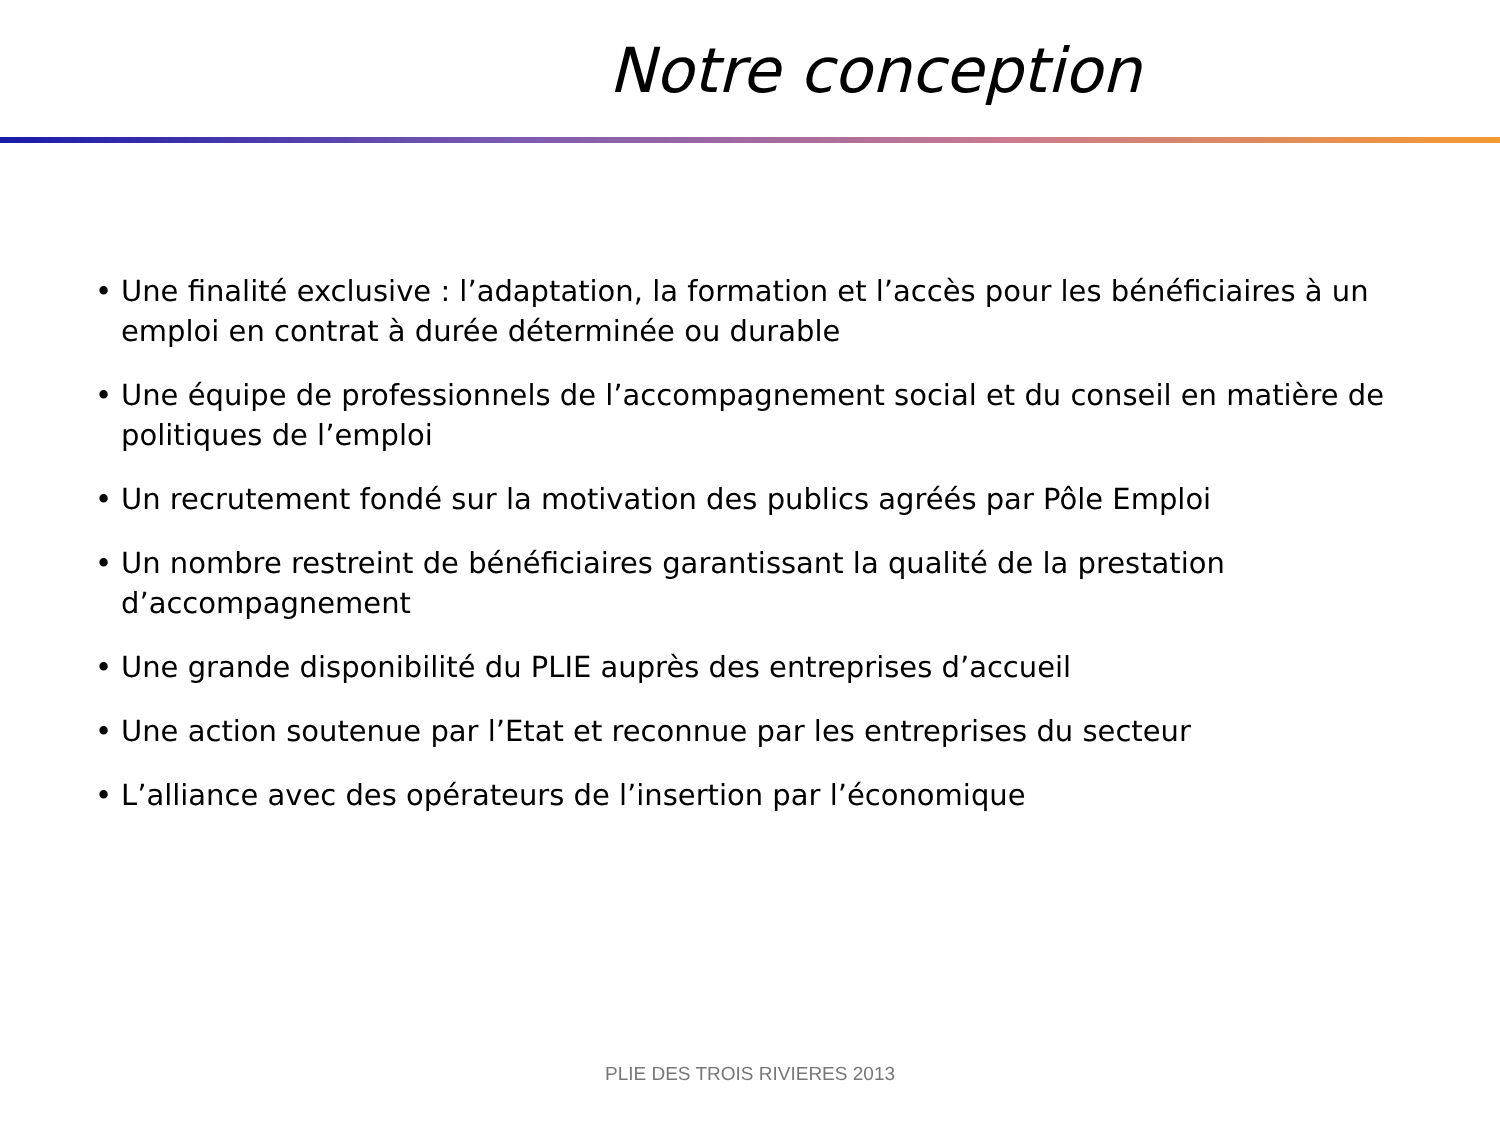Notre conception
• Une finalité exclusive : l’adaptation, la formation et l’accès pour les bénéficiaires à un emploi en contrat à durée déterminée ou durable
• Une équipe de professionnels de l’accompagnement social et du conseil en matière de politiques de l’emploi
• Un recrutement fondé sur la motivation des publics agréés par Pôle Emploi
• Un nombre restreint de bénéficiaires garantissant la qualité de la prestation d’accompagnement
• Une grande disponibilité du PLIE auprès des entreprises d’accueil
• Une action soutenue par l’Etat et reconnue par les entreprises du secteur
• L’alliance avec des opérateurs de l’insertion par l’économique
PLIE DES TROIS RIVIERES 2013